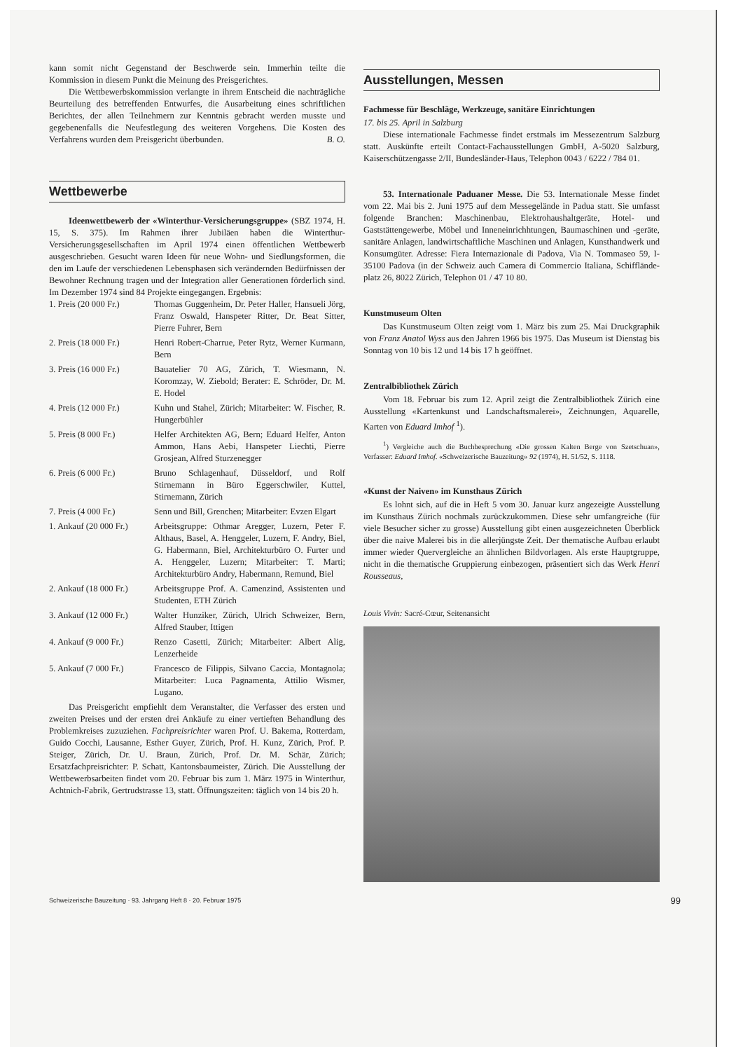kann somit nicht Gegenstand der Beschwerde sein. Immerhin teilte die Kommission in diesem Punkt die Meinung des Preisgerichtes.
Die Wettbewerbskommission verlangte in ihrem Entscheid die nachträgliche Beurteilung des betreffenden Entwurfes, die Ausarbeitung eines schriftlichen Berichtes, der allen Teilnehmern zur Kenntnis gebracht werden musste und gegebenenfalls die Neufestlegung des weiteren Vorgehens. Die Kosten des Verfahrens wurden dem Preisgericht überbunden. B. O.
Wettbewerbe
Ideenwettbewerb der «Winterthur-Versicherungsgruppe» (SBZ 1974, H. 15, S. 375). Im Rahmen ihrer Jubiläen haben die Winterthur-Versicherungsgesellschaften im April 1974 einen öffentlichen Wettbewerb ausgeschrieben. Gesucht waren Ideen für neue Wohn- und Siedlungsformen, die den im Laufe der verschiedenen Lebensphasen sich verändernden Bedürfnissen der Bewohner Rechnung tragen und der Integration aller Generationen förderlich sind. Im Dezember 1974 sind 84 Projekte eingegangen. Ergebnis:
| 1. Preis (20 000 Fr.) | Thomas Guggenheim, Dr. Peter Haller, Hansueli Jörg, Franz Oswald, Hanspeter Ritter, Dr. Beat Sitter, Pierre Fuhrer, Bern |
| 2. Preis (18 000 Fr.) | Henri Robert-Charrue, Peter Rytz, Werner Kurmann, Bern |
| 3. Preis (16 000 Fr.) | Bauatelier 70 AG, Zürich, T. Wiesmann, N. Koromzay, W. Ziebold; Berater: E. Schröder, Dr. M. E. Hodel |
| 4. Preis (12 000 Fr.) | Kuhn und Stahel, Zürich; Mitarbeiter: W. Fischer, R. Hungerbühler |
| 5. Preis (8 000 Fr.) | Helfer Architekten AG, Bern; Eduard Helfer, Anton Ammon, Hans Aebi, Hanspeter Liechti, Pierre Grosjean, Alfred Sturzenegger |
| 6. Preis (6 000 Fr.) | Bruno Schlagenhauf, Düsseldorf, und Rolf Stirnemann in Büro Eggerschwiler, Kuttel, Stirnemann, Zürich |
| 7. Preis (4 000 Fr.) | Senn und Bill, Grenchen; Mitarbeiter: Evzen Elgart |
| 1. Ankauf (20 000 Fr.) | Arbeitsgruppe: Othmar Aregger, Luzern, Peter F. Althaus, Basel, A. Henggeler, Luzern, F. Andry, Biel, G. Habermann, Biel, Architekturbüro O. Furter und A. Henggeler, Luzern; Mitarbeiter: T. Marti; Architekturbüro Andry, Habermann, Remund, Biel |
| 2. Ankauf (18 000 Fr.) | Arbeitsgruppe Prof. A. Camenzind, Assistenten und Studenten, ETH Zürich |
| 3. Ankauf (12 000 Fr.) | Walter Hunziker, Zürich, Ulrich Schweizer, Bern, Alfred Stauber, Ittigen |
| 4. Ankauf (9 000 Fr.) | Renzo Casetti, Zürich; Mitarbeiter: Albert Alig, Lenzerheide |
| 5. Ankauf (7 000 Fr.) | Francesco de Filippis, Silvano Caccia, Montagnola; Mitarbeiter: Luca Pagnamenta, Attilio Wismer, Lugano. |
Das Preisgericht empfiehlt dem Veranstalter, die Verfasser des ersten und zweiten Preises und der ersten drei Ankäufe zu einer vertieften Behandlung des Problemkreises zuzuziehen. Fachpreisrichter waren Prof. U. Bakema, Rotterdam, Guido Cocchi, Lausanne, Esther Guyer, Zürich, Prof. H. Kunz, Zürich, Prof. P. Steiger, Zürich, Dr. U. Braun, Zürich, Prof. Dr. M. Schär, Zürich; Ersatzfachpreisrichter: P. Schatt, Kantonsbaumeister, Zürich. Die Ausstellung der Wettbewerbsarbeiten findet vom 20. Februar bis zum 1. März 1975 in Winterthur, Achtnich-Fabrik, Gertrudstrasse 13, statt. Öffnungszeiten: täglich von 14 bis 20 h.
Ausstellungen, Messen
Fachmesse für Beschläge, Werkzeuge, sanitäre Einrichtungen
17. bis 25. April in Salzburg
Diese internationale Fachmesse findet erstmals im Messezentrum Salzburg statt. Auskünfte erteilt Contact-Fachausstellungen GmbH, A-5020 Salzburg, Kaiserschützengasse 2/II, Bundesländer-Haus, Telephon 0043 / 6222 / 784 01.
53. Internationale Paduaner Messe. Die 53. Internationale Messe findet vom 22. Mai bis 2. Juni 1975 auf dem Messegelände in Padua statt. Sie umfasst folgende Branchen: Maschinenbau, Elektrohaushaltgeräte, Hotel- und Gaststättengewerbe, Möbel und Inneneinrichhtungen, Baumaschinen und -geräte, sanitäre Anlagen, landwirtschaftliche Maschinen und Anlagen, Kunsthandwerk und Konsumgüter. Adresse: Fiera Internazionale di Padova, Via N. Tommaseo 59, I-35100 Padova (in der Schweiz auch Camera di Commercio Italiana, Schifflände-platz 26, 8022 Zürich, Telephon 01 / 47 10 80.
Kunstmuseum Olten
Das Kunstmuseum Olten zeigt vom 1. März bis zum 25. Mai Druckgraphik von Franz Anatol Wyss aus den Jahren 1966 bis 1975. Das Museum ist Dienstag bis Sonntag von 10 bis 12 und 14 bis 17 h geöffnet.
Zentralbibliothek Zürich
Vom 18. Februar bis zum 12. April zeigt die Zentralbibliothek Zürich eine Ausstellung «Kartenkunst und Landschaftsmalerei», Zeichnungen, Aquarelle, Karten von Eduard Imhof <sup>1</sup>).
<sup>1</sup>) Vergleiche auch die Buchbesprechung «Die grossen Kalten Berge von Szetschuan», Verfasser: Eduard Imhof. «Schweizerische Bauzeitung» 92 (1974), H. 51/52, S. 1118.
«Kunst der Naiven» im Kunsthaus Zürich
Es lohnt sich, auf die in Heft 5 vom 30. Januar kurz angezeigte Ausstellung im Kunsthaus Zürich nochmals zurückzukommen. Diese sehr umfangreiche (für viele Besucher sicher zu grosse) Ausstellung gibt einen ausgezeichneten Überblick über die naive Malerei bis in die allerjüngste Zeit. Der thematische Aufbau erlaubt immer wieder Quervergleiche an ähnlichen Bildvorlagen. Als erste Hauptgruppe, nicht in die thematische Gruppierung einbezogen, präsentiert sich das Werk Henri Rousseaus,
Louis Vivin: Sacré-Cœur, Seitenansicht
Schweizerische Bauzeitung · 93. Jahrgang Heft 8 · 20. Februar 1975 99